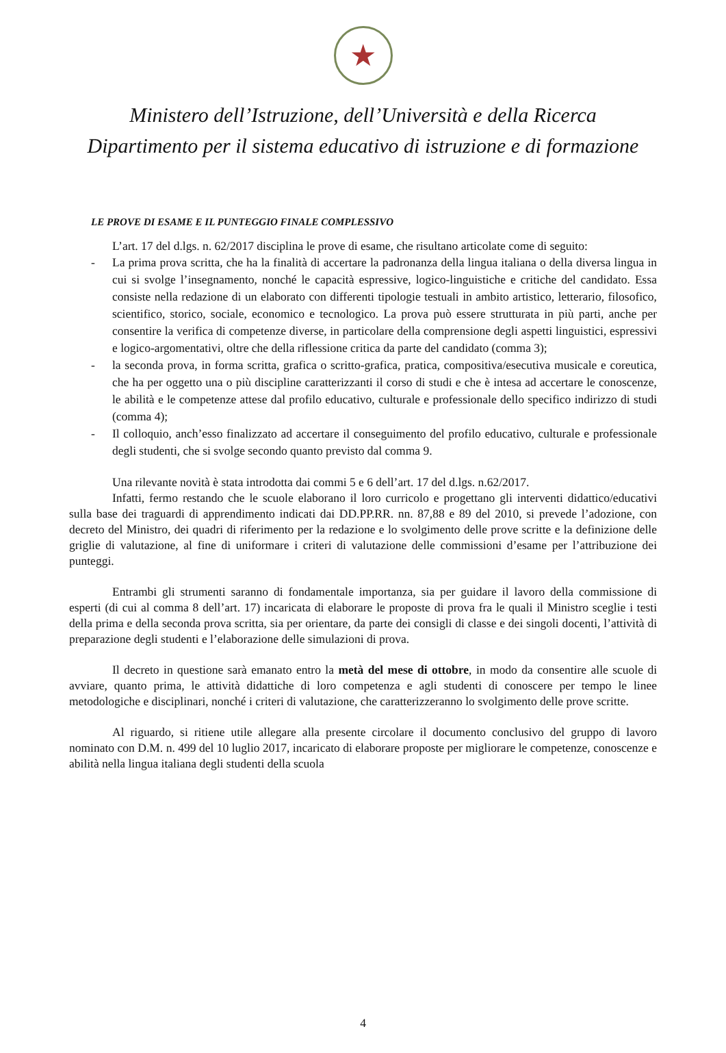★
Ministero dell’Istruzione, dell’Università e della Ricerca
Dipartimento per il sistema educativo di istruzione e di formazione
LE PROVE DI ESAME E IL PUNTEGGIO FINALE COMPLESSIVO
L’art. 17 del d.lgs. n. 62/2017 disciplina le prove di esame, che risultano articolate come di seguito:
- La prima prova scritta, che ha la finalità di accertare la padronanza della lingua italiana o della diversa lingua in cui si svolge l’insegnamento, nonché le capacità espressive, logico-linguistiche e critiche del candidato. Essa consiste nella redazione di un elaborato con differenti tipologie testuali in ambito artistico, letterario, filosofico, scientifico, storico, sociale, economico e tecnologico. La prova può essere strutturata in più parti, anche per consentire la verifica di competenze diverse, in particolare della comprensione degli aspetti linguistici, espressivi e logico-argomentativi, oltre che della riflessione critica da parte del candidato (comma 3);
- la seconda prova, in forma scritta, grafica o scritto-grafica, pratica, compositiva/esecutiva musicale e coreutica, che ha per oggetto una o più discipline caratterizzanti il corso di studi e che è intesa ad accertare le conoscenze, le abilità e le competenze attese dal profilo educativo, culturale e professionale dello specifico indirizzo di studi (comma 4);
- Il colloquio, anch’esso finalizzato ad accertare il conseguimento del profilo educativo, culturale e professionale degli studenti, che si svolge secondo quanto previsto dal comma 9.
Una rilevante novità è stata introdotta dai commi 5 e 6 dell’art. 17 del d.lgs. n.62/2017.
Infatti, fermo restando che le scuole elaborano il loro curricolo e progettano gli interventi didattico/educativi sulla base dei traguardi di apprendimento indicati dai DD.PP.RR. nn. 87,88 e 89 del 2010, si prevede l’adozione, con decreto del Ministro, dei quadri di riferimento per la redazione e lo svolgimento delle prove scritte e la definizione delle griglie di valutazione, al fine di uniformare i criteri di valutazione delle commissioni d’esame per l’attribuzione dei punteggi.
Entrambi gli strumenti saranno di fondamentale importanza, sia per guidare il lavoro della commissione di esperti (di cui al comma 8 dell’art. 17) incaricata di elaborare le proposte di prova fra le quali il Ministro sceglie i testi della prima e della seconda prova scritta, sia per orientare, da parte dei consigli di classe e dei singoli docenti, l’attività di preparazione degli studenti e l’elaborazione delle simulazioni di prova.
Il decreto in questione sarà emanato entro la metà del mese di ottobre, in modo da consentire alle scuole di avviare, quanto prima, le attività didattiche di loro competenza e agli studenti di conoscere per tempo le linee metodologiche e disciplinari, nonché i criteri di valutazione, che caratterizzeranno lo svolgimento delle prove scritte.
Al riguardo, si ritiene utile allegare alla presente circolare il documento conclusivo del gruppo di lavoro nominato con D.M. n. 499 del 10 luglio 2017, incaricato di elaborare proposte per migliorare le competenze, conoscenze e abilità nella lingua italiana degli studenti della scuola
4